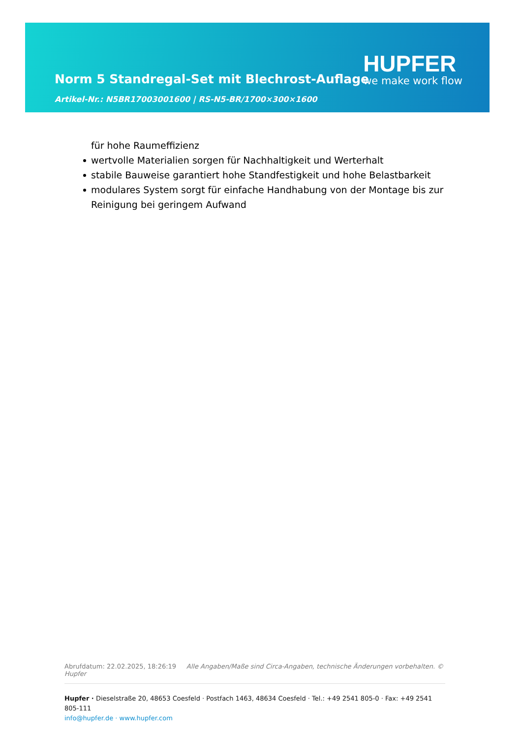Norm 5 Standregal-Set mit Blechrost-Auflage
Artikel-Nr.: N5BR17003001600 | RS-N5-BR/1700×300×1600
HUPFER
we make work flow
für hohe Raumeffizienz
wertvolle Materialien sorgen für Nachhaltigkeit und Werterhalt
stabile Bauweise garantiert hohe Standfestigkeit und hohe Belastbarkeit
modulares System sorgt für einfache Handhabung von der Montage bis zur Reinigung bei geringem Aufwand
Abrufdatum: 22.02.2025, 18:26:19 Alle Angaben/Maße sind Circa-Angaben, technische Änderungen vorbehalten. © Hupfer
Hupfer · Dieselstraße 20, 48653 Coesfeld · Postfach 1463, 48634 Coesfeld · Tel.: +49 2541 805-0 · Fax: +49 2541 805-111
info@hupfer.de · www.hupfer.com